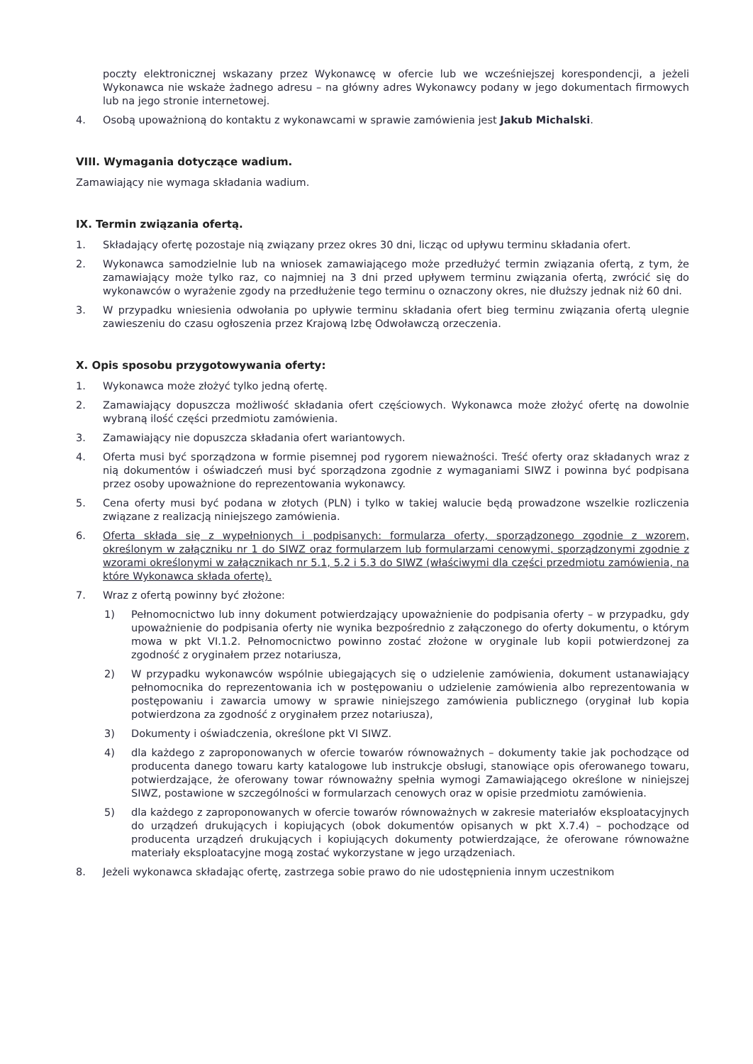poczty elektronicznej wskazany przez Wykonawcę w ofercie lub we wcześniejszej korespondencji, a jeżeli Wykonawca nie wskaże żadnego adresu – na główny adres Wykonawcy podany w jego dokumentach firmowych lub na jego stronie internetowej.
4. Osobą upoważnioną do kontaktu z wykonawcami w sprawie zamówienia jest Jakub Michalski.
VIII. Wymagania dotyczące wadium.
Zamawiający nie wymaga składania wadium.
IX. Termin związania ofertą.
1. Składający ofertę pozostaje nią związany przez okres 30 dni, licząc od upływu terminu składania ofert.
2. Wykonawca samodzielnie lub na wniosek zamawiającego może przedłużyć termin związania ofertą, z tym, że zamawiający może tylko raz, co najmniej na 3 dni przed upływem terminu związania ofertą, zwrócić się do wykonawców o wyrażenie zgody na przedłużenie tego terminu o oznaczony okres, nie dłuższy jednak niż 60 dni.
3. W przypadku wniesienia odwołania po upływie terminu składania ofert bieg terminu związania ofertą ulegnie zawieszeniu do czasu ogłoszenia przez Krajową Izbę Odwoławczą orzeczenia.
X. Opis sposobu przygotowywania oferty:
1. Wykonawca może złożyć tylko jedną ofertę.
2. Zamawiający dopuszcza możliwość składania ofert częściowych. Wykonawca może złożyć ofertę na dowolnie wybraną ilość części przedmiotu zamówienia.
3. Zamawiający nie dopuszcza składania ofert wariantowych.
4. Oferta musi być sporządzona w formie pisemnej pod rygorem nieważności. Treść oferty oraz składanych wraz z nią dokumentów i oświadczeń musi być sporządzona zgodnie z wymaganiami SIWZ i powinna być podpisana przez osoby upoważnione do reprezentowania wykonawcy.
5. Cena oferty musi być podana w złotych (PLN) i tylko w takiej walucie będą prowadzone wszelkie rozliczenia związane z realizacją niniejszego zamówienia.
6. Oferta składa się z wypełnionych i podpisanych: formularza oferty, sporządzonego zgodnie z wzorem, określonym w załączniku nr 1 do SIWZ oraz formularzem lub formularzami cenowymi, sporządzonymi zgodnie z wzorami określonymi w załącznikach nr 5.1, 5.2 i 5.3 do SIWZ (właściwymi dla części przedmiotu zamówienia, na które Wykonawca składa ofertę).
7. Wraz z ofertą powinny być złożone:
1) Pełnomocnictwo lub inny dokument potwierdzający upoważnienie do podpisania oferty – w przypadku, gdy upoważnienie do podpisania oferty nie wynika bezpośrednio z załączonego do oferty dokumentu, o którym mowa w pkt VI.1.2. Pełnomocnictwo powinno zostać złożone w oryginale lub kopii potwierdzonej za zgodność z oryginałem przez notariusza,
2) W przypadku wykonawców wspólnie ubiegających się o udzielenie zamówienia, dokument ustanawiający pełnomocnika do reprezentowania ich w postępowaniu o udzielenie zamówienia albo reprezentowania w postępowaniu i zawarcia umowy w sprawie niniejszego zamówienia publicznego (oryginał lub kopia potwierdzona za zgodność z oryginałem przez notariusza),
3) Dokumenty i oświadczenia, określone pkt VI SIWZ.
4) dla każdego z zaproponowanych w ofercie towarów równoważnych – dokumenty takie jak pochodzące od producenta danego towaru karty katalogowe lub instrukcje obsługi, stanowiące opis oferowanego towaru, potwierdzające, że oferowany towar równoważny spełnia wymogi Zamawiającego określone w niniejszej SIWZ, postawione w szczególności w formularzach cenowych oraz w opisie przedmiotu zamówienia.
5) dla każdego z zaproponowanych w ofercie towarów równoważnych w zakresie materiałów eksploatacyjnych do urządzeń drukujących i kopiujących (obok dokumentów opisanych w pkt X.7.4) – pochodzące od producenta urządzeń drukujących i kopiujących dokumenty potwierdzające, że oferowane równoważne materiały eksploatacyjne mogą zostać wykorzystane w jego urządzeniach.
8. Jeżeli wykonawca składając ofertę, zastrzega sobie prawo do nie udostępnienia innym uczestnikom